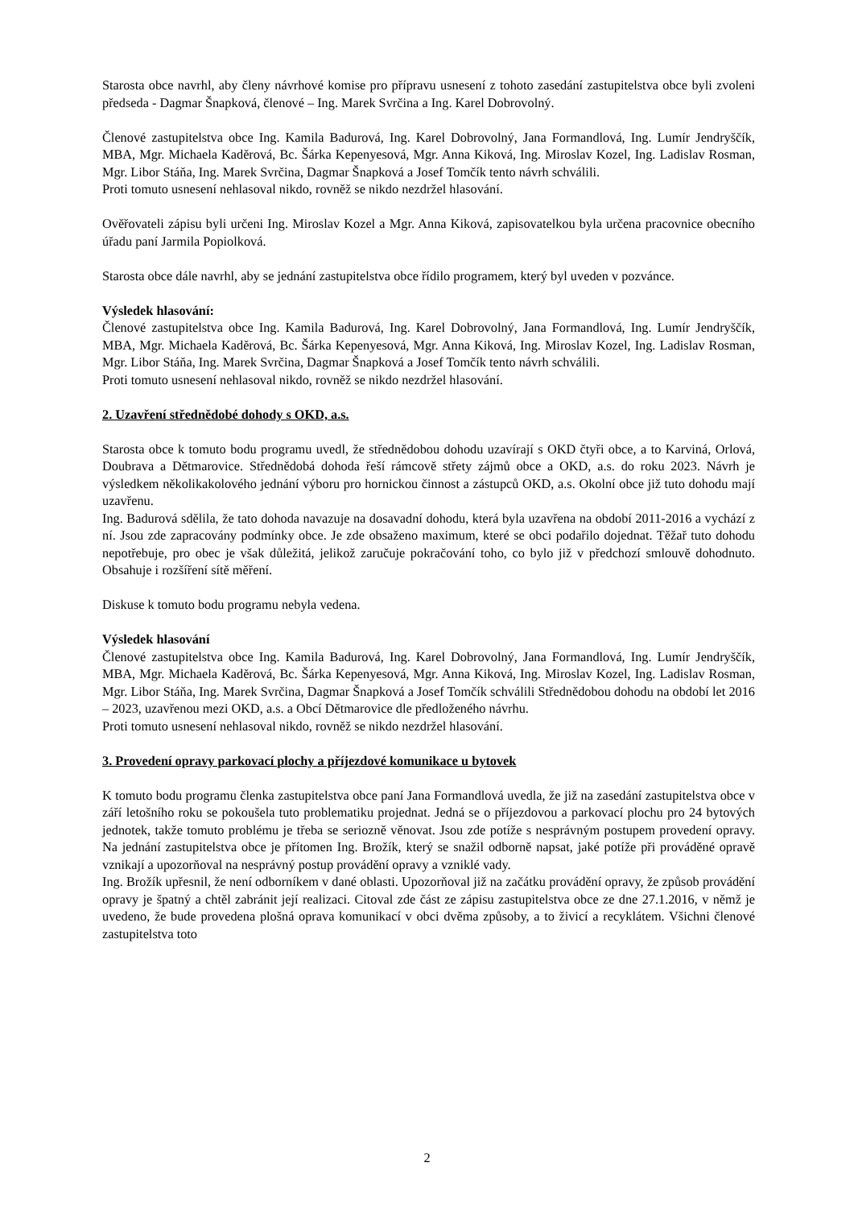Starosta obce navrhl, aby členy návrhové komise pro přípravu usnesení z tohoto zasedání zastupitelstva obce byli zvoleni předseda - Dagmar Šnapková, členové – Ing. Marek Svrčina a Ing. Karel Dobrovolný.
Členové zastupitelstva obce Ing. Kamila Badurová, Ing. Karel Dobrovolný, Jana Formandlová, Ing. Lumír Jendryščík, MBA, Mgr. Michaela Kaděrová, Bc. Šárka Kepenyesová, Mgr. Anna Kiková, Ing. Miroslav Kozel, Ing. Ladislav Rosman, Mgr. Libor Stáňa, Ing. Marek Svrčina, Dagmar Šnapková a Josef Tomčík tento návrh schválili.
Proti tomuto usnesení nehlasoval nikdo, rovněž se nikdo nezdržel hlasování.
Ověřovateli zápisu byli určeni Ing. Miroslav Kozel a Mgr. Anna Kiková, zapisovatelkou byla určena pracovnice obecního úřadu paní Jarmila Popiolková.
Starosta obce dále navrhl, aby se jednání zastupitelstva obce řídilo programem, který byl uveden v pozvánce.
Výsledek hlasování:
Členové zastupitelstva obce Ing. Kamila Badurová, Ing. Karel Dobrovolný, Jana Formandlová, Ing. Lumír Jendryščík, MBA, Mgr. Michaela Kaděrová, Bc. Šárka Kepenyesová, Mgr. Anna Kiková, Ing. Miroslav Kozel, Ing. Ladislav Rosman, Mgr. Libor Stáňa, Ing. Marek Svrčina, Dagmar Šnapková a Josef Tomčík tento návrh schválili.
Proti tomuto usnesení nehlasoval nikdo, rovněž se nikdo nezdržel hlasování.
2. Uzavření střednědobé dohody s OKD, a.s.
Starosta obce k tomuto bodu programu uvedl, že střednědobou dohodu uzavírají s OKD čtyři obce, a to Karviná, Orlová, Doubrava a Dětmarovice. Střednědobá dohoda řeší rámcově střety zájmů obce a OKD, a.s. do roku 2023. Návrh je výsledkem několikakolového jednání výboru pro hornickou činnost a zástupců OKD, a.s. Okolní obce již tuto dohodu mají uzavřenu.
Ing. Badurová sdělila, že tato dohoda navazuje na dosavadní dohodu, která byla uzavřena na období 2011-2016 a vychází z ní. Jsou zde zapracovány podmínky obce. Je zde obsaženo maximum, které se obci podařilo dojednat. Těžař tuto dohodu nepotřebuje, pro obec je však důležitá, jelikož zaručuje pokračování toho, co bylo již v předchozí smlouvě dohodnuto. Obsahuje i rozšíření sítě měření.
Diskuse k tomuto bodu programu nebyla vedena.
Výsledek hlasování
Členové zastupitelstva obce Ing. Kamila Badurová, Ing. Karel Dobrovolný, Jana Formandlová, Ing. Lumír Jendryščík, MBA, Mgr. Michaela Kaděrová, Bc. Šárka Kepenyesová, Mgr. Anna Kiková, Ing. Miroslav Kozel, Ing. Ladislav Rosman, Mgr. Libor Stáňa, Ing. Marek Svrčina, Dagmar Šnapková a Josef Tomčík schválili Střednědobou dohodu na období let 2016 – 2023, uzavřenou mezi OKD, a.s. a Obcí Dětmarovice dle předloženého návrhu.
Proti tomuto usnesení nehlasoval nikdo, rovněž se nikdo nezdržel hlasování.
3. Provedení opravy parkovací plochy a příjezdové komunikace u bytovek
K tomuto bodu programu členka zastupitelstva obce paní Jana Formandlová uvedla, že již na zasedání zastupitelstva obce v září letošního roku se pokoušela tuto problematiku projednat. Jedná se o příjezdovou a parkovací plochu pro 24 bytových jednotek, takže tomuto problému je třeba se seriozně věnovat. Jsou zde potíže s nesprávným postupem provedení opravy. Na jednání zastupitelstva obce je přítomen Ing. Brožík, který se snažil odborně napsat, jaké potíže při prováděné opravě vznikají a upozorňoval na nesprávný postup provádění opravy a vzniklé vady.
Ing. Brožík upřesnil, že není odborníkem v dané oblasti. Upozorňoval již na začátku provádění opravy, že způsob provádění opravy je špatný a chtěl zabránit její realizaci. Citoval zde část ze zápisu zastupitelstva obce ze dne 27.1.2016, v němž je uvedeno, že bude provedena plošná oprava komunikací v obci dvěma způsoby, a to živicí a recyklátem. Všichni členové zastupitelstva toto
2